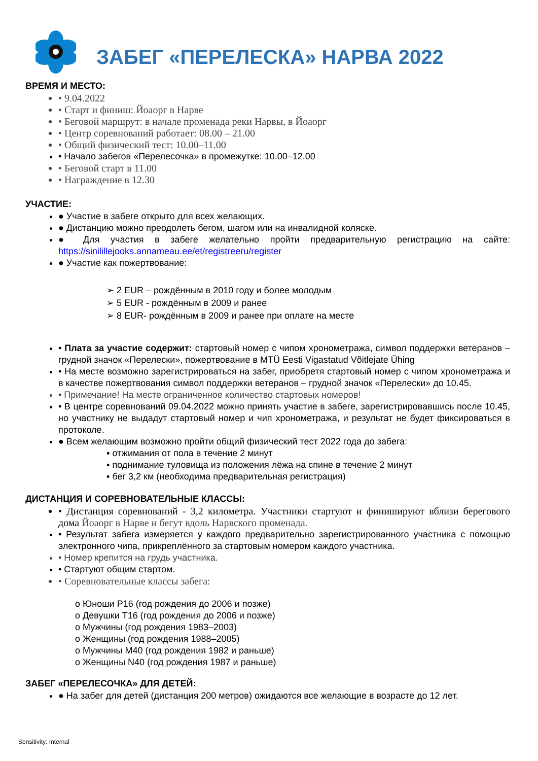ЗАБЕГ «ПЕРЕЛЕСКА» НАРВА 2022
ВРЕМЯ И МЕСТО:
• 9.04.2022
• Старт и финиш: Йоаорг в Нарве
• Беговой маршрут: в начале променада реки Нарвы, в Йоаорг
• Центр соревнований работает: 08.00 – 21.00
• Общий физический тест: 10.00–11.00
• Начало забегов «Перелесочка» в промежутке: 10.00–12.00
• Беговой старт в 11.00
• Награждение в 12.30
УЧАСТИЕ:
● Участие в забеге открыто для всех желающих.
● Дистанцию можно преодолеть бегом, шагом или на инвалидной коляске.
● Для участия в забеге желательно пройти предварительную регистрацию на сайте: https://sinilillejooks.annameau.ee/et/registreeru/register
● Участие как пожертвование:
➢ 2 EUR – рождённым в 2010 году и более молодым
➢ 5 EUR - рождённым в 2009 и ранее
➢ 8 EUR- рождённым в 2009 и ранее при оплате на месте
• Плата за участие содержит: стартовый номер с чипом хронометража, символ поддержки ветеранов – грудной значок «Перелески», пожертвование в MTÜ Eesti Vigastatud Võitlejate Ühing
• На месте возможно зарегистрироваться на забег, приобретя стартовый номер с чипом хронометража и в качестве пожертвования символ поддержки ветеранов – грудной значок «Перелески» до 10.45.
• Примечание! На месте ограниченное количество стартовых номеров!
• В центре соревнований 09.04.2022 можно принять участие в забеге, зарегистрировавшись после 10.45, но участнику не выдадут стартовый номер и чип хронометража, и результат не будет фиксироваться в протоколе.
● Всем желающим возможно пройти общий физический тест 2022 года до забега:
▪ отжимания от пола в течение 2 минут
▪ поднимание туловища из положения лёжа на спине в течение 2 минут
▪ бег 3,2 км (необходима предварительная регистрация)
ДИСТАНЦИЯ И СОРЕВНОВАТЕЛЬНЫЕ КЛАССЫ:
• Дистанция соревнований - 3,2 километра. Участники стартуют и финишируют вблизи берегового дома Йоаорг в Нарве и бегут вдоль Нарвского променада.
• Результат забега измеряется у каждого предварительно зарегистрированного участника с помощью электронного чипа, прикреплённого за стартовым номером каждого участника.
• Номер крепится на грудь участника.
• Стартуют общим стартом.
• Соревновательные классы забега:
o Юноши P16 (год рождения до 2006 и позже)
o Девушки T16 (год рождения до 2006 и позже)
o Мужчины (год рождения 1983–2003)
o Женщины (год рождения 1988–2005)
o Мужчины M40 (год рождения 1982 и раньше)
o Женщины N40 (год рождения 1987 и раньше)
ЗАБЕГ «ПЕРЕЛЕСОЧКА» ДЛЯ ДЕТЕЙ:
● На забег для детей (дистанция 200 метров) ожидаются все желающие в возрасте до 12 лет.
Sensitivity: Internal